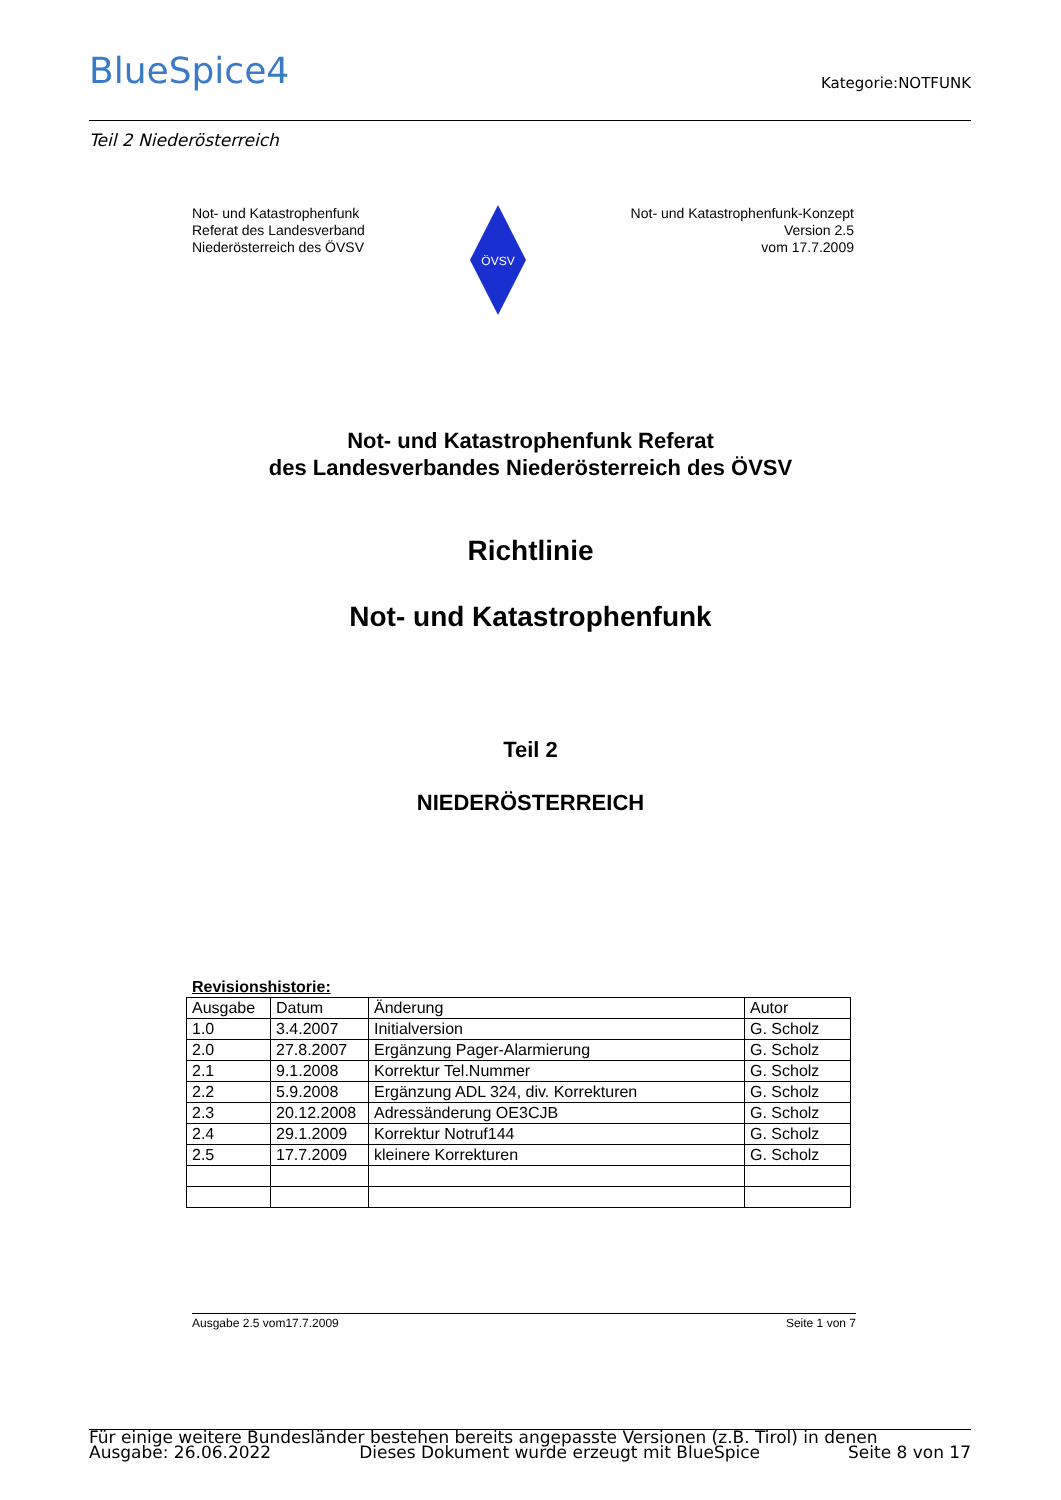BlueSpice4 Kategorie:NOTFUNK
Teil 2 Niederösterreich
Not- und Katastrophenfunk
Referat des Landesverband
Niederösterreich des ÖVSV
ÖVSV
Not- und Katastrophenfunk-Konzept
Version 2.5
vom 17.7.2009
Not- und Katastrophenfunk Referat
des Landesverbandes Niederösterreich des ÖVSV
Richtlinie
Not- und Katastrophenfunk
Teil 2
NIEDERÖSTERREICH
Revisionshistorie:
| Ausgabe | Datum | Änderung | Autor |
| 1.0 | 3.4.2007 | Initialversion | G. Scholz |
| 2.0 | 27.8.2007 | Ergänzung Pager-Alarmierung | G. Scholz |
| 2.1 | 9.1.2008 | Korrektur Tel.Nummer | G. Scholz |
| 2.2 | 5.9.2008 | Ergänzung ADL 324, div. Korrekturen | G. Scholz |
| 2.3 | 20.12.2008 | Adressänderung OE3CJB | G. Scholz |
| 2.4 | 29.1.2009 | Korrektur Notruf144 | G. Scholz |
| 2.5 | 17.7.2009 | kleinere Korrekturen | G. Scholz |
Ausgabe 2.5 vom17.7.2009 Seite 1 von 7
Für einige weitere Bundesländer bestehen bereits angepasste Versionen (z.B. Tirol) in denen
Ausgabe: 26.06.2022 Dieses Dokument wurde erzeugt mit BlueSpice Seite 8 von 17